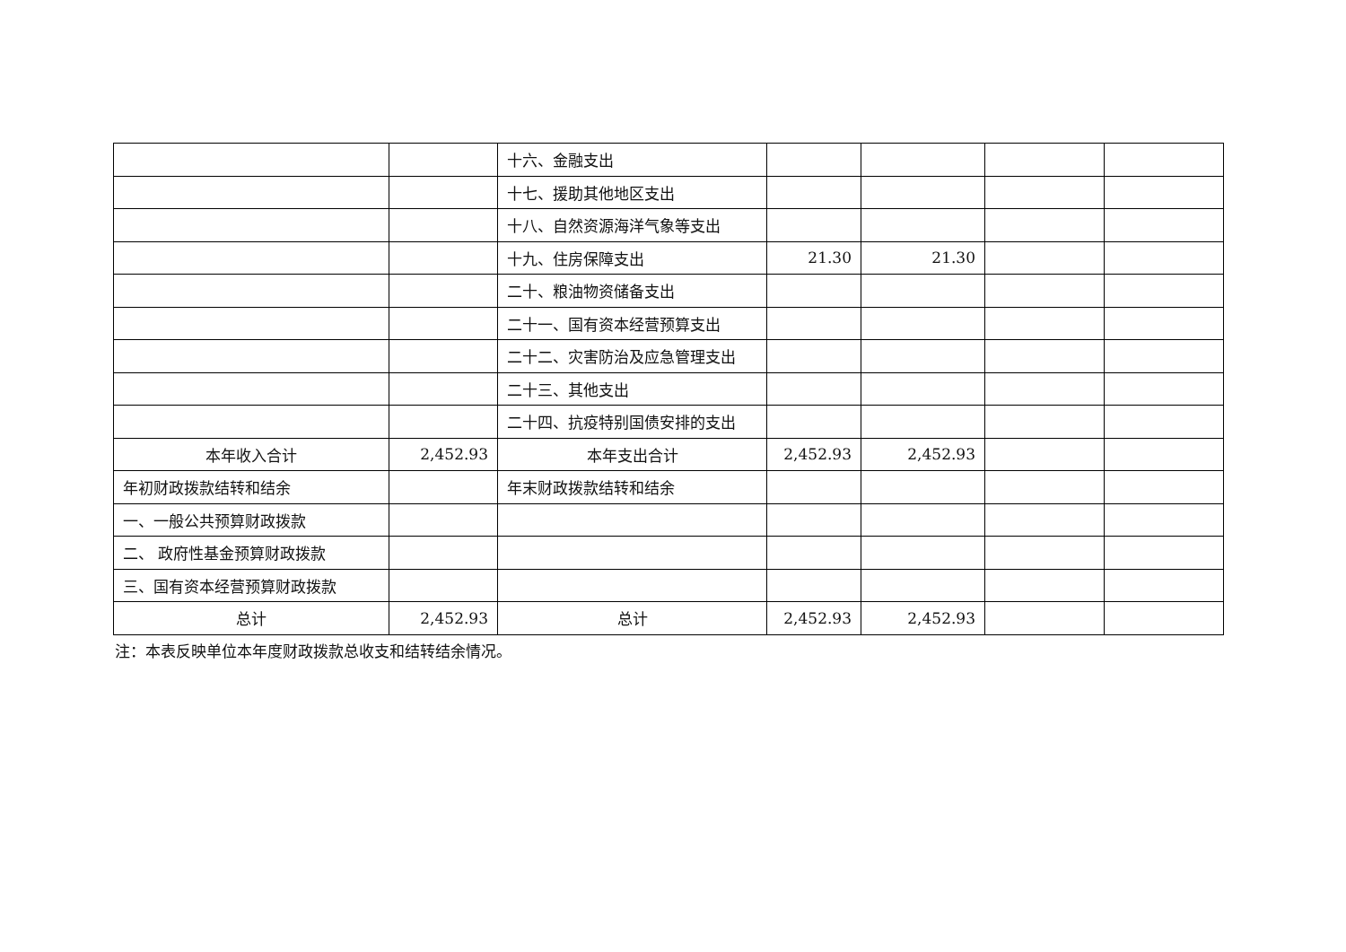| | | 十六、金融支出 | | | | |
| | | 十七、援助其他地区支出 | | | | |
| | | 十八、自然资源海洋气象等支出 | | | | |
| | | 十九、住房保障支出 | 21.30 | 21.30 | | |
| | | 二十、粮油物资储备支出 | | | | |
| | | 二十一、国有资本经营预算支出 | | | | |
| | | 二十二、灾害防治及应急管理支出 | | | | |
| | | 二十三、其他支出 | | | | |
| | | 二十四、抗疫特别国债安排的支出 | | | | |
| 本年收入合计 | 2,452.93 | 本年支出合计 | 2,452.93 | 2,452.93 | | |
| 年初财政拨款结转和结余 | | 年末财政拨款结转和结余 | | | | |
| 一、一般公共预算财政拨款 | | | | | | |
| 二、 政府性基金预算财政拨款 | | | | | | |
| 三、国有资本经营预算财政拨款 | | | | | | |
| 总计 | 2,452.93 | 总计 | 2,452.93 | 2,452.93 | | |
注：本表反映单位本年度财政拨款总收支和结转结余情况。